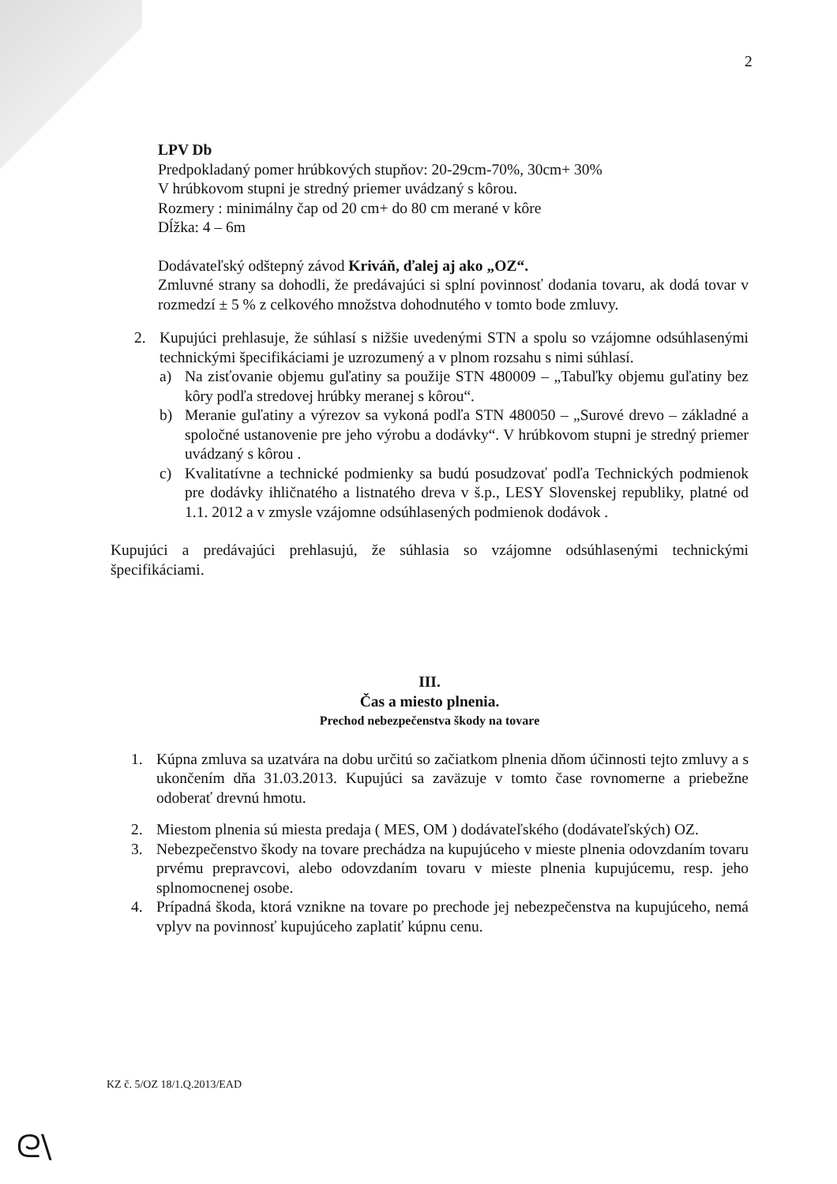2
LPV Db
Predpokladaný pomer hrúbkových stupňov: 20-29cm-70%, 30cm+ 30%
V hrúbkovom stupni je stredný priemer uvádzaný s kôrou.
Rozmery : minimálny čap od 20 cm+ do 80 cm merané v kôre
Dĺžka: 4 – 6m
Dodávateľský odštepný závod Kriváň, ďalej aj ako „OZ“.
Zmluvné strany sa dohodli, že predávajúci si splní povinnosť dodania tovaru, ak dodá tovar v rozmedzí ± 5 % z celkového množstva dohodnutého v tomto bode zmluvy.
2. Kupujúci prehlasuje, že súhlasí s nižšie uvedenými STN a spolu so vzájomne odsúhlasenými technickými špecifikáciami je uzrozumený a v plnom rozsahu s nimi súhlasí.
a) Na zisťovanie objemu guľatiny sa použije STN 480009 – „Tabuľky objemu guľatiny bez kôry podľa stredovej hrúbky meranej s kôrou“.
b) Meranie guľatiny a výrezov sa vykoná podľa STN 480050 – „Surové drevo – základné a spoločné ustanovenie pre jeho výrobu a dodávky“. V hrúbkovom stupni je stredný priemer uvádzaný s kôrou .
c) Kvalitatívne a technické podmienky sa budú posudzovať podľa Technických podmienok pre dodávky ihličnatého a listnatého dreva v š.p., LESY Slovenskej republiky, platné od 1.1. 2012 a v zmysle vzájomne odsúhlasených podmienok dodávok .
Kupujúci a predávajúci prehlasujú, že súhlasia so vzájomne odsúhlasenými technickými špecifikáciami.
III.
Čas a miesto plnenia.
Prechod nebezpečenstva škody na tovare
1. Kúpna zmluva sa uzatvára na dobu určitú so začiatkom plnenia dňom účinnosti tejto zmluvy a s ukončením dňa 31.03.2013. Kupujúci sa zaväzuje v tomto čase rovnomerne a priebežne odoberať drevnú hmotu.
2. Miestom plnenia sú miesta predaja ( MES, OM ) dodávateľského (dodávateľských) OZ.
3. Nebezpečenstvo škody na tovare prechádza na kupujúceho v mieste plnenia odovzdaním tovaru prvému prepravcovi, alebo odovzdaním tovaru v mieste plnenia kupujúcemu, resp. jeho splnomocnenej osobe.
4. Prípadná škoda, ktorá vznikne na tovare po prechode jej nebezpečenstva na kupujúceho, nemá vplyv na povinnosť kupujúceho zaplatiť kúpnu cenu.
KZ č. 5/OZ 18/1.Q.2013/EAD
ᘓ\